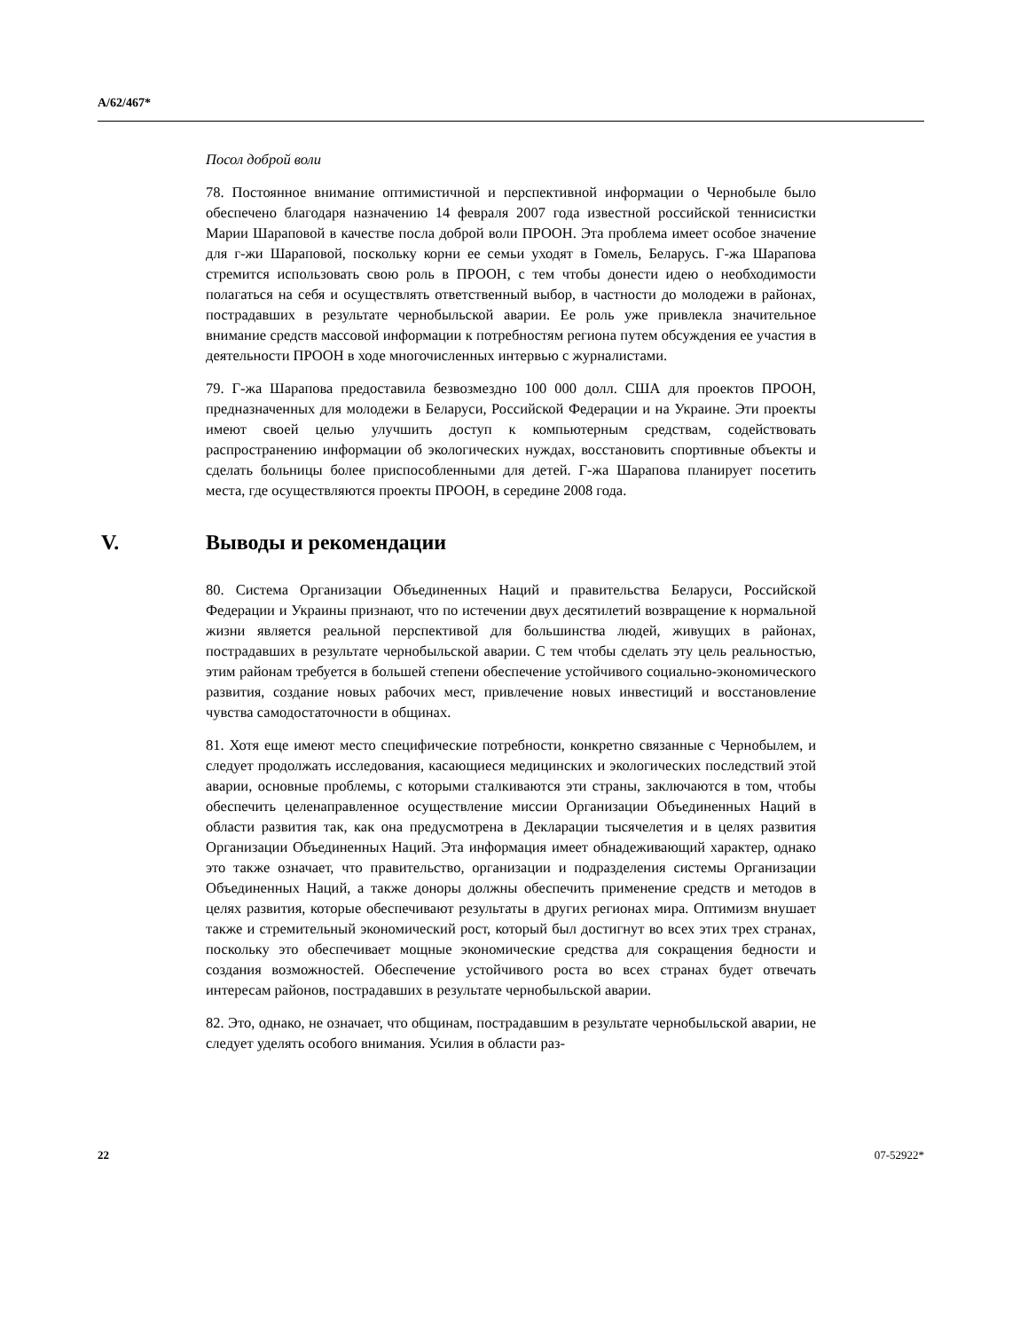A/62/467*
Посол доброй воли
78. Постоянное внимание оптимистичной и перспективной информации о Чернобыле было обеспечено благодаря назначению 14 февраля 2007 года известной российской теннисистки Марии Шараповой в качестве посла доброй воли ПРООН. Эта проблема имеет особое значение для г-жи Шараповой, поскольку корни ее семьи уходят в Гомель, Беларусь. Г-жа Шарапова стремится использовать свою роль в ПРООН, с тем чтобы донести идею о необходимости полагаться на себя и осуществлять ответственный выбор, в частности до молодежи в районах, пострадавших в результате чернобыльской аварии. Ее роль уже привлекла значительное внимание средств массовой информации к потребностям региона путем обсуждения ее участия в деятельности ПРООН в ходе многочисленных интервью с журналистами.
79. Г-жа Шарапова предоставила безвозмездно 100 000 долл. США для проектов ПРООН, предназначенных для молодежи в Беларуси, Российской Федерации и на Украине. Эти проекты имеют своей целью улучшить доступ к компьютерным средствам, содействовать распространению информации об экологических нуждах, восстановить спортивные объекты и сделать больницы более приспособленными для детей. Г-жа Шарапова планирует посетить места, где осуществляются проекты ПРООН, в середине 2008 года.
V. Выводы и рекомендации
80. Система Организации Объединенных Наций и правительства Беларуси, Российской Федерации и Украины признают, что по истечении двух десятилетий возвращение к нормальной жизни является реальной перспективой для большинства людей, живущих в районах, пострадавших в результате чернобыльской аварии. С тем чтобы сделать эту цель реальностью, этим районам требуется в большей степени обеспечение устойчивого социально-экономического развития, создание новых рабочих мест, привлечение новых инвестиций и восстановление чувства самодостаточности в общинах.
81. Хотя еще имеют место специфические потребности, конкретно связанные с Чернобылем, и следует продолжать исследования, касающиеся медицинских и экологических последствий этой аварии, основные проблемы, с которыми сталкиваются эти страны, заключаются в том, чтобы обеспечить целенаправленное осуществление миссии Организации Объединенных Наций в области развития так, как она предусмотрена в Декларации тысячелетия и в целях развития Организации Объединенных Наций. Эта информация имеет обнадеживающий характер, однако это также означает, что правительство, организации и подразделения системы Организации Объединенных Наций, а также доноры должны обеспечить применение средств и методов в целях развития, которые обеспечивают результаты в других регионах мира. Оптимизм внушает также и стремительный экономический рост, который был достигнут во всех этих трех странах, поскольку это обеспечивает мощные экономические средства для сокращения бедности и создания возможностей. Обеспечение устойчивого роста во всех странах будет отвечать интересам районов, пострадавших в результате чернобыльской аварии.
82. Это, однако, не означает, что общинам, пострадавшим в результате чернобыльской аварии, не следует уделять особого внимания. Усилия в области раз-
22 07-52922*